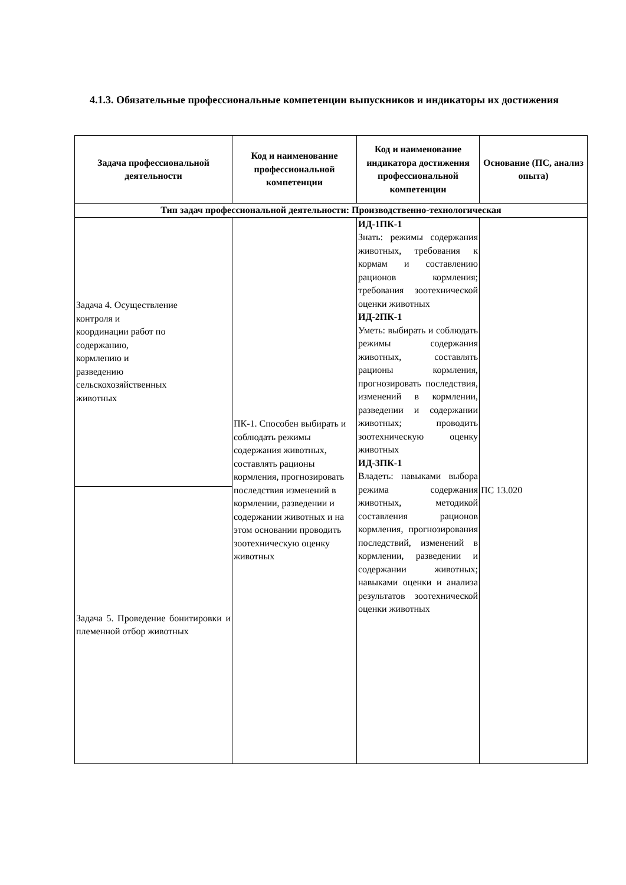4.1.3. Обязательные профессиональные компетенции выпускников и индикаторы их достижения
| Задача профессиональной деятельности | Код и наименование профессиональной компетенции | Код и наименование индикатора достижения профессиональной компетенции | Основание (ПС, анализ опыта) |
| --- | --- | --- | --- |
| Тип задач профессиональной деятельности: Производственно-технологическая | | | |
| Задача 4. Осуществление контроля и координации работ по содержанию, кормлению и разведению сельскохозяйственных животных | ПК-1. Способен выбирать и соблюдать режимы содержания животных, составлять рационы кормления, прогнозировать последствия изменений в кормлении, разведении и содержании животных и на этом основании проводить зоотехническую оценку животных | ИД-1ПК-1 Знать: режимы содержания животных, требования к кормам и составлению рационов кормления; требования зоотехнической оценки животных ИД-2ПК-1 Уметь: выбирать и соблюдать режимы содержания животных, составлять рационы кормления, прогнозировать последствия, изменений в кормлении, разведении и содержании животных; проводить зоотехническую оценку животных ИД-3ПК-1 Владеть: навыками выбора режима содержания животных, методикой составления рационов кормления, прогнозирования последствий, изменений в кормлении, разведении и содержании животных; навыками оценки и анализа результатов зоотехнической оценки животных | ПС 13.020 |
| Задача 5. Проведение бонитировки и племенной отбор животных | | | |